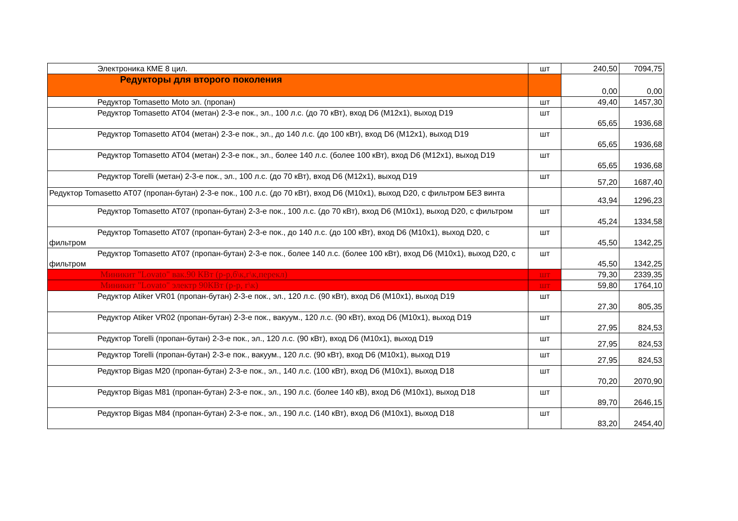| Электроника КМЕ 8 цил. | шт | 240,50 | 7094,75 |
| Редукторы для второго поколения | | 0,00 | 0,00 |
| Редуктор Tomasetto Moto эл. (пропан) | шт | 49,40 | 1457,30 |
| Редуктор Tomasetto АТ04 (метан) 2-3-е пок., эл., 100 л.с. (до 70 кВт), вход D6 (М12х1), выход D19 | шт | 65,65 | 1936,68 |
| Редуктор Tomasetto АТ04 (метан) 2-3-е пок., эл., до 140 л.с. (до 100 кВт), вход D6 (М12х1), выход D19 | шт | 65,65 | 1936,68 |
| Редуктор Tomasetto АТ04 (метан) 2-3-е пок., эл., более 140 л.с. (более 100 кВт), вход D6 (М12х1), выход D19 | шт | 65,65 | 1936,68 |
| Редуктор Torelli (метан) 2-3-е пок., эл., 100 л.с. (до 70 кВт), вход D6 (М12х1), выход D19 | шт | 57,20 | 1687,40 |
| Редуктор Tomasetto АТ07 (пропан-бутан) 2-3-е пок., 100 л.с. (до 70 кВт), вход D6 (М10х1), выход D20, с фильтром БЕЗ винта | | 43,94 | 1296,23 |
| Редуктор Tomasetto АТ07 (пропан-бутан) 2-3-е пок., 100 л.с. (до 70 кВт), вход D6 (М10х1), выход D20, с фильтром | шт | 45,24 | 1334,58 |
| Редуктор Tomasetto АТ07 (пропан-бутан) 2-3-е пок., до 140 л.с. (до 100 кВт), вход D6 (М10х1), выход D20, с фильтром | шт | 45,50 | 1342,25 |
| Редуктор Tomasetto АТ07 (пропан-бутан) 2-3-е пок., более 140 л.с. (более 100 кВт), вход D6 (М10х1), выход D20, с фильтром | шт | 45,50 | 1342,25 |
| Миникит "Lovato" вак.90 КВт (р-р,б\к,г\к,перекл) | шт | 79,30 | 2339,35 |
| Миникит "Lovato" электр 90КВт (р-р, г\к) | шт | 59,80 | 1764,10 |
| Редуктор Atiker VR01 (пропан-бутан) 2-3-е пок., эл., 120 л.с. (90 кВт), вход D6 (М10х1), выход D19 | шт | 27,30 | 805,35 |
| Редуктор Atiker VR02 (пропан-бутан) 2-3-е пок., вакуум., 120 л.с. (90 кВт), вход D6 (М10х1), выход D19 | шт | 27,95 | 824,53 |
| Редуктор Torelli (пропан-бутан) 2-3-е пок., эл., 120 л.с. (90 кВт), вход D6 (М10х1), выход D19 | шт | 27,95 | 824,53 |
| Редуктор Torelli (пропан-бутан) 2-3-е пок., вакуум., 120 л.с. (90 кВт), вход D6 (М10х1), выход D19 | шт | 27,95 | 824,53 |
| Редуктор Bigas М20 (пропан-бутан) 2-3-е пок., эл., 140 л.с. (100 кВт), вход D6 (М10х1), выход D18 | шт | 70,20 | 2070,90 |
| Редуктор Bigas М81 (пропан-бутан) 2-3-е пок., эл., 190 л.с. (более 140 кВ), вход D6 (М10х1), выход D18 | шт | 89,70 | 2646,15 |
| Редуктор Bigas М84 (пропан-бутан) 2-3-е пок., эл., 190 л.с. (140 кВт), вход D6 (М10х1), выход D18 | шт | 83,20 | 2454,40 |